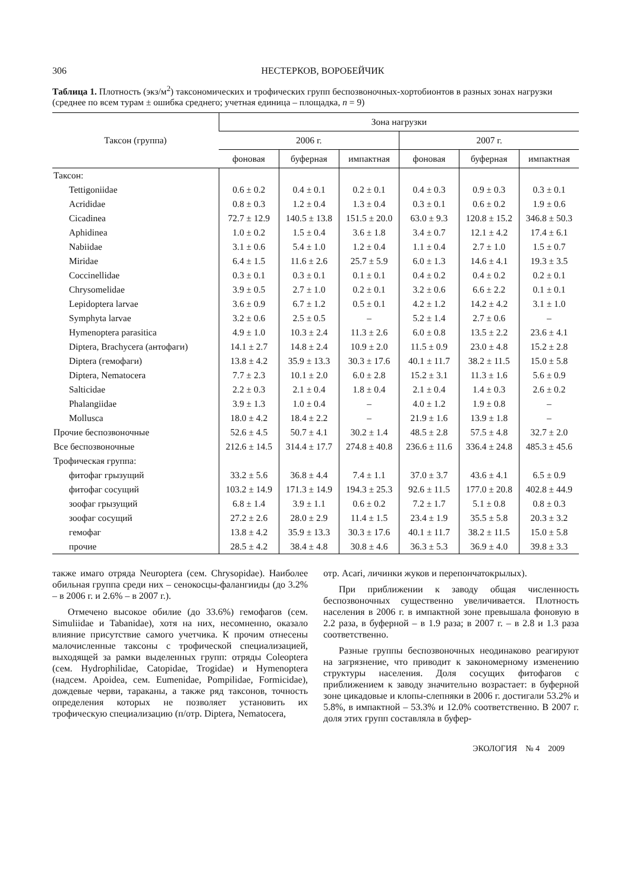306 НЕСТЕРКОВ, ВОРОБЕЙЧИК
Таблица 1. Плотность (экз/м<sup>2</sup>) таксономических и трофических групп беспозвоночных-хортобионтов в разных зонах нагрузки (среднее по всем турам ± ошибка среднего; учетная единица – площадка, n = 9)
| Таксон (группа) | Зона нагрузки | | | | | |
| --- | --- | --- | --- | --- | --- | --- |
| | 2006 г. | | | 2007 г. | | |
| | фоновая | буферная | импактная | фоновая | буферная | импактная |
| Таксон: | | | | | | |
| Tettigoniidae | 0.6 ± 0.2 | 0.4 ± 0.1 | 0.2 ± 0.1 | 0.4 ± 0.3 | 0.9 ± 0.3 | 0.3 ± 0.1 |
| Acrididae | 0.8 ± 0.3 | 1.2 ± 0.4 | 1.3 ± 0.4 | 0.3 ± 0.1 | 0.6 ± 0.2 | 1.9 ± 0.6 |
| Cicadinea | 72.7 ± 12.9 | 140.5 ± 13.8 | 151.5 ± 20.0 | 63.0 ± 9.3 | 120.8 ± 15.2 | 346.8 ± 50.3 |
| Aphidinea | 1.0 ± 0.2 | 1.5 ± 0.4 | 3.6 ± 1.8 | 3.4 ± 0.7 | 12.1 ± 4.2 | 17.4 ± 6.1 |
| Nabiidae | 3.1 ± 0.6 | 5.4 ± 1.0 | 1.2 ± 0.4 | 1.1 ± 0.4 | 2.7 ± 1.0 | 1.5 ± 0.7 |
| Miridae | 6.4 ± 1.5 | 11.6 ± 2.6 | 25.7 ± 5.9 | 6.0 ± 1.3 | 14.6 ± 4.1 | 19.3 ± 3.5 |
| Coccinellidae | 0.3 ± 0.1 | 0.3 ± 0.1 | 0.1 ± 0.1 | 0.4 ± 0.2 | 0.4 ± 0.2 | 0.2 ± 0.1 |
| Chrysomelidae | 3.9 ± 0.5 | 2.7 ± 1.0 | 0.2 ± 0.1 | 3.2 ± 0.6 | 6.6 ± 2.2 | 0.1 ± 0.1 |
| Lepidoptera larvae | 3.6 ± 0.9 | 6.7 ± 1.2 | 0.5 ± 0.1 | 4.2 ± 1.2 | 14.2 ± 4.2 | 3.1 ± 1.0 |
| Symphyta larvae | 3.2 ± 0.6 | 2.5 ± 0.5 | – | 5.2 ± 1.4 | 2.7 ± 0.6 | – |
| Hymenoptera parasitica | 4.9 ± 1.0 | 10.3 ± 2.4 | 11.3 ± 2.6 | 6.0 ± 0.8 | 13.5 ± 2.2 | 23.6 ± 4.1 |
| Diptera, Brachycera (антофаги) | 14.1 ± 2.7 | 14.8 ± 2.4 | 10.9 ± 2.0 | 11.5 ± 0.9 | 23.0 ± 4.8 | 15.2 ± 2.8 |
| Diptera (гемофаги) | 13.8 ± 4.2 | 35.9 ± 13.3 | 30.3 ± 17.6 | 40.1 ± 11.7 | 38.2 ± 11.5 | 15.0 ± 5.8 |
| Diptera, Nematocera | 7.7 ± 2.3 | 10.1 ± 2.0 | 6.0 ± 2.8 | 15.2 ± 3.1 | 11.3 ± 1.6 | 5.6 ± 0.9 |
| Salticidae | 2.2 ± 0.3 | 2.1 ± 0.4 | 1.8 ± 0.4 | 2.1 ± 0.4 | 1.4 ± 0.3 | 2.6 ± 0.2 |
| Phalangiidae | 3.9 ± 1.3 | 1.0 ± 0.4 | – | 4.0 ± 1.2 | 1.9 ± 0.8 | – |
| Mollusca | 18.0 ± 4.2 | 18.4 ± 2.2 | – | 21.9 ± 1.6 | 13.9 ± 1.8 | – |
| Прочие беспозвоночные | 52.6 ± 4.5 | 50.7 ± 4.1 | 30.2 ± 1.4 | 48.5 ± 2.8 | 57.5 ± 4.8 | 32.7 ± 2.0 |
| Все беспозвоночные | 212.6 ± 14.5 | 314.4 ± 17.7 | 274.8 ± 40.8 | 236.6 ± 11.6 | 336.4 ± 24.8 | 485.3 ± 45.6 |
| Трофическая группа: | | | | | | |
| фитофаг грызущий | 33.2 ± 5.6 | 36.8 ± 4.4 | 7.4 ± 1.1 | 37.0 ± 3.7 | 43.6 ± 4.1 | 6.5 ± 0.9 |
| фитофаг сосущий | 103.2 ± 14.9 | 171.3 ± 14.9 | 194.3 ± 25.3 | 92.6 ± 11.5 | 177.0 ± 20.8 | 402.8 ± 44.9 |
| зоофаг грызущий | 6.8 ± 1.4 | 3.9 ± 1.1 | 0.6 ± 0.2 | 7.2 ± 1.7 | 5.1 ± 0.8 | 0.8 ± 0.3 |
| зоофаг сосущий | 27.2 ± 2.6 | 28.0 ± 2.9 | 11.4 ± 1.5 | 23.4 ± 1.9 | 35.5 ± 5.8 | 20.3 ± 3.2 |
| гемофаг | 13.8 ± 4.2 | 35.9 ± 13.3 | 30.3 ± 17.6 | 40.1 ± 11.7 | 38.2 ± 11.5 | 15.0 ± 5.8 |
| прочие | 28.5 ± 4.2 | 38.4 ± 4.8 | 30.8 ± 4.6 | 36.3 ± 5.3 | 36.9 ± 4.0 | 39.8 ± 3.3 |
также имаго отряда Neuroptera (сем. Chrysopidae). Наиболее обильная группа среди них – сенокосцы-фалангииды (до 3.2% – в 2006 г. и 2.6% – в 2007 г.).
Отмечено высокое обилие (до 33.6%) гемофагов (сем. Simuliidae и Tabanidae), хотя на них, несомненно, оказало влияние присутствие самого учетчика. К прочим отнесены малочисленные таксоны с трофической специализацией, выходящей за рамки выделенных групп: отряды Coleoptera (сем. Hydrophilidae, Catopidae, Trogidae) и Hymenoptera (надсем. Apoidea, сем. Eumenidae, Pompilidae, Formicidae), дождевые черви, тараканы, а также ряд таксонов, точность определения которых не позволяет установить их трофическую специализацию (п/отр. Diptera, Nematocera,
отр. Acari, личинки жуков и перепончатокрылых).
При приближении к заводу общая численность беспозвоночных существенно увеличивается. Плотность населения в 2006 г. в импактной зоне превышала фоновую в 2.2 раза, в буферной – в 1.9 раза; в 2007 г. – в 2.8 и 1.3 раза соответственно.
Разные группы беспозвоночных неодинаково реагируют на загрязнение, что приводит к закономерному изменению структуры населения. Доля сосущих фитофагов с приближением к заводу значительно возрастает: в буферной зоне цикадовые и клопы-слепняки в 2006 г. достигали 53.2% и 5.8%, в импактной – 53.3% и 12.0% соответственно. В 2007 г. доля этих групп составляла в буфер-
ЭКОЛОГИЯ № 4 2009